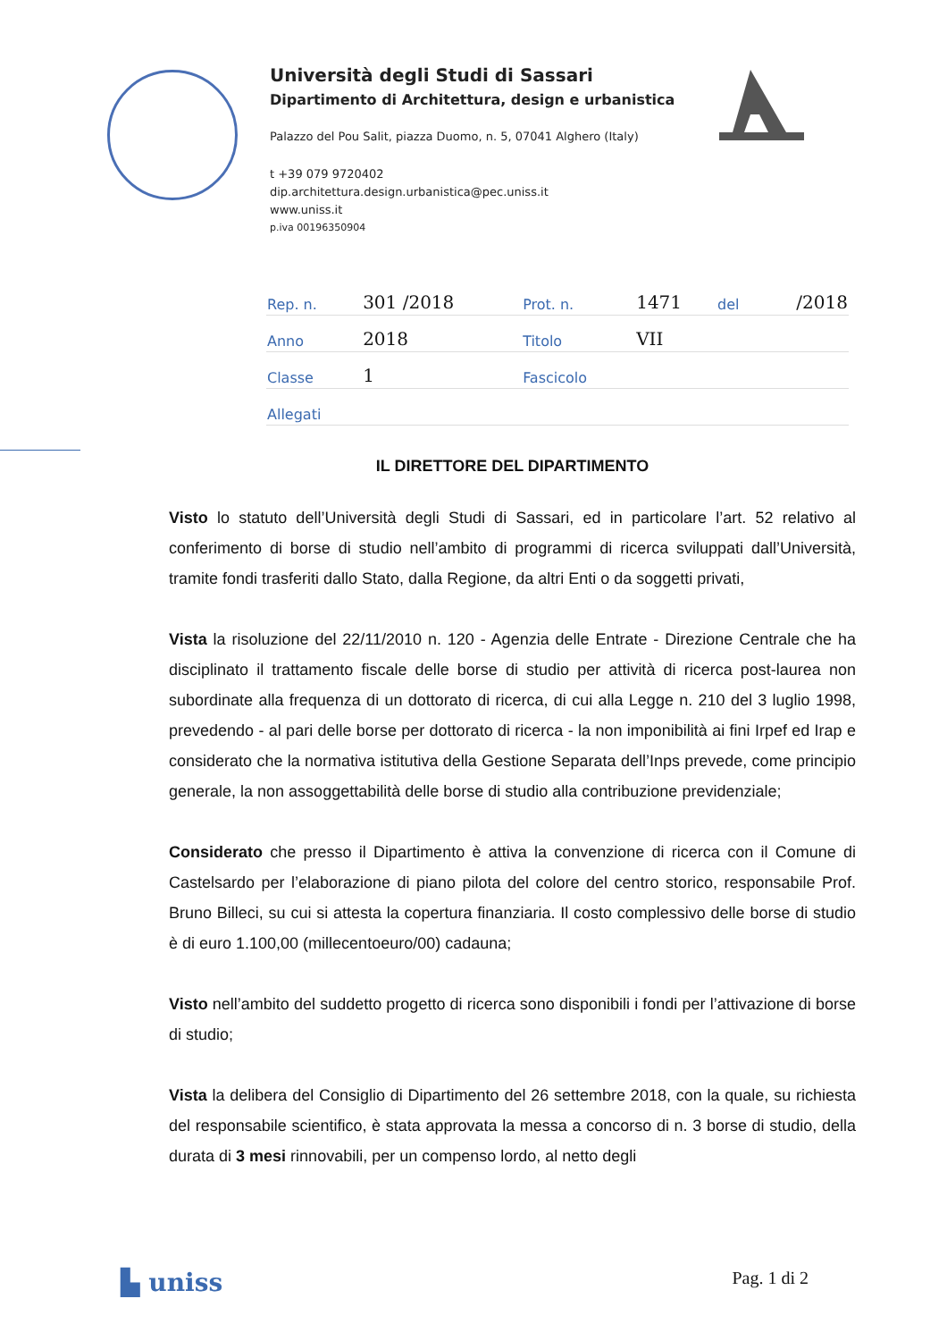Università degli Studi di Sassari
Dipartimento di Architettura, design e urbanistica
Palazzo del Pou Salit, piazza Duomo, n. 5, 07041 Alghero (Italy)
t +39 079 9720402
dip.architettura.design.urbanistica@pec.uniss.it
www.uniss.it
p.iva 00196350904
| Rep. n. | 301 /2018 | Prot. n. | 1471 | del | /2018 |
| Anno | 2018 | Titolo | VII | | |
| Classe | 1 | Fascicolo | | | |
| Allegati | | | | | |
IL DIRETTORE DEL DIPARTIMENTO
Visto lo statuto dell’Università degli Studi di Sassari, ed in particolare l’art. 52 relativo al conferimento di borse di studio nell’ambito di programmi di ricerca sviluppati dall’Università, tramite fondi trasferiti dallo Stato, dalla Regione, da altri Enti o da soggetti privati,
Vista la risoluzione del 22/11/2010 n. 120 - Agenzia delle Entrate - Direzione Centrale che ha disciplinato il trattamento fiscale delle borse di studio per attività di ricerca post-laurea non subordinate alla frequenza di un dottorato di ricerca, di cui alla Legge n. 210 del 3 luglio 1998, prevedendo - al pari delle borse per dottorato di ricerca - la non imponibilità ai fini Irpef ed Irap e considerato che la normativa istitutiva della Gestione Separata dell’Inps prevede, come principio generale, la non assoggettabilità delle borse di studio alla contribuzione previdenziale;
Considerato che presso il Dipartimento è attiva la convenzione di ricerca con il Comune di Castelsardo per l’elaborazione di piano pilota del colore del centro storico, responsabile Prof. Bruno Billeci, su cui si attesta la copertura finanziaria. Il costo complessivo delle borse di studio è di euro 1.100,00 (millecentoeuro/00) cadauna;
Visto nell’ambito del suddetto progetto di ricerca sono disponibili i fondi per l’attivazione di borse di studio;
Vista la delibera del Consiglio di Dipartimento del 26 settembre 2018, con la quale, su richiesta del responsabile scientifico, è stata approvata la messa a concorso di n. 3 borse di studio, della durata di 3 mesi rinnovabili, per un compenso lordo, al netto degli
▙ uniss Pag. 1 di 2